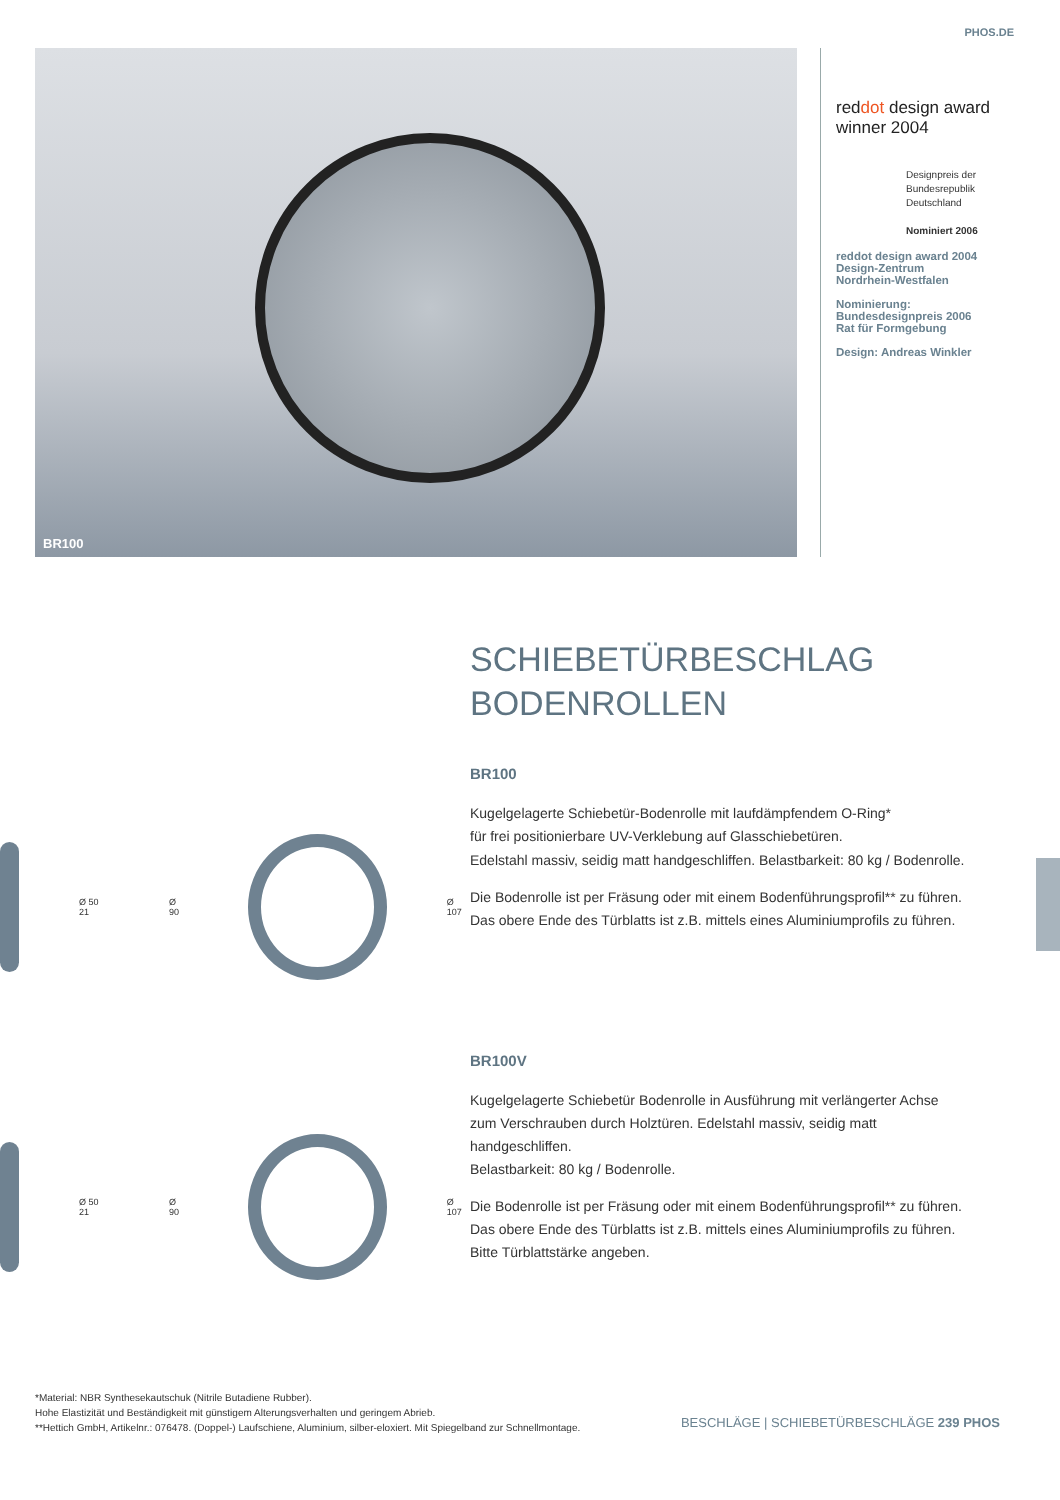PHOS.DE
BR100
red dot design award
winner 2004
Designpreis der
Bundesrepublik
Deutschland
Nominiert 2006
reddot design award 2004
Design-Zentrum
Nordrhein-Westfalen
Nominierung:
Bundesdesignpreis 2006
Rat für Formgebung
Design: Andreas Winkler
Ø 50 21 Ø 90 Ø 107
Ø 50 21 Ø 90 Ø 107
SCHIEBETÜRBESCHLAG
BODENROLLEN
BR100
Kugelgelagerte Schiebetür-Bodenrolle mit laufdämpfendem O-Ring*
für frei positionierbare UV-Verklebung auf Glasschiebetüren.
Edelstahl massiv, seidig matt handgeschliffen. Belastbarkeit: 80 kg / Bodenrolle.
Die Bodenrolle ist per Fräsung oder mit einem Bodenführungsprofil** zu führen.
Das obere Ende des Türblatts ist z.B. mittels eines Aluminiumprofils zu führen.
BR100V
Kugelgelagerte Schiebetür Bodenrolle in Ausführung mit verlängerter Achse
zum Verschrauben durch Holztüren. Edelstahl massiv, seidig matt handgeschliffen.
Belastbarkeit: 80 kg / Bodenrolle.
Die Bodenrolle ist per Fräsung oder mit einem Bodenführungsprofil** zu führen.
Das obere Ende des Türblatts ist z.B. mittels eines Aluminiumprofils zu führen.
Bitte Türblattstärke angeben.
*Material: NBR Synthesekautschuk (Nitrile Butadiene Rubber).
Hohe Elastizität und Beständigkeit mit günstigem Alterungsverhalten und geringem Abrieb.
**Hettich GmbH, Artikelnr.: 076478. (Doppel-) Laufschiene, Aluminium, silber-eloxiert. Mit Spiegelband zur Schnellmontage.
BESCHLÄGE | SCHIEBETÜRBESCHLÄGE 239 PHOS